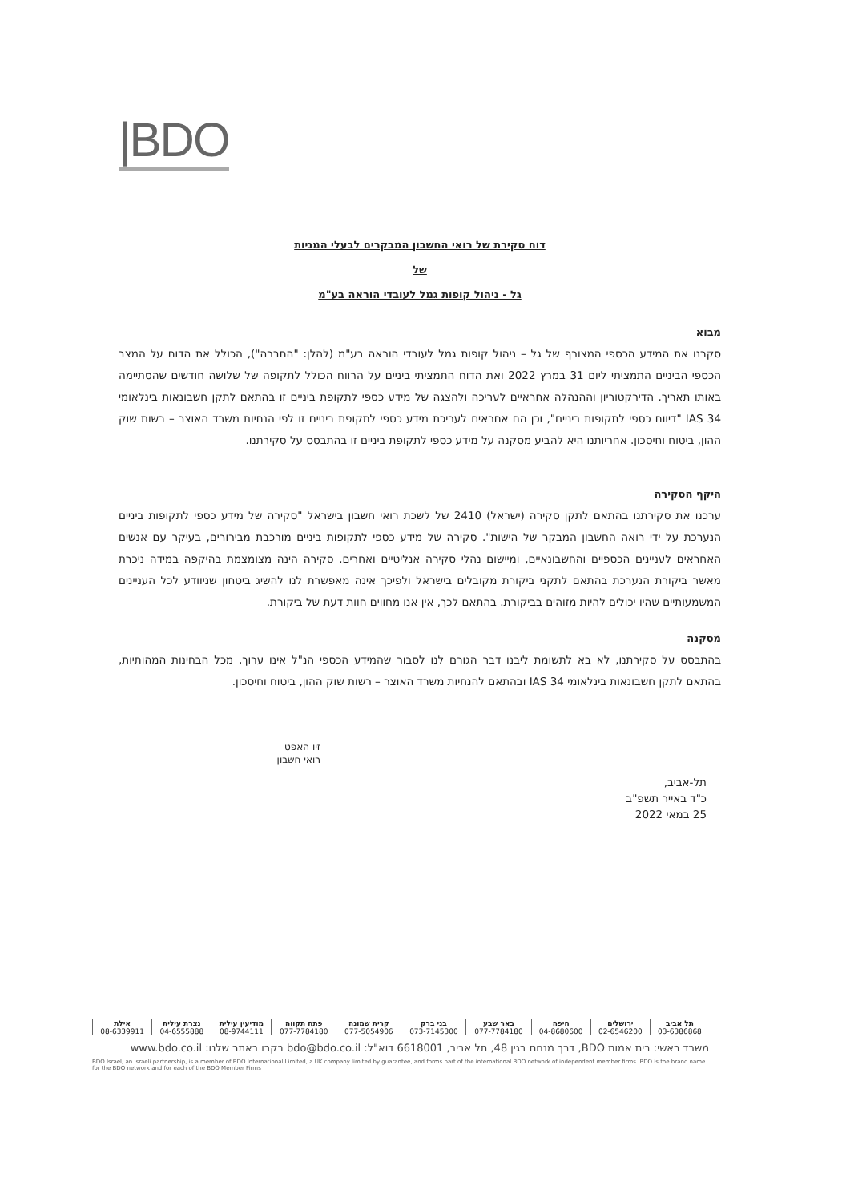|BDO
דוח סקירת של רואי החשבון המבקרים לבעלי המניות
של
גל - ניהול קופות גמל לעובדי הוראה בע"מ
מבוא
סקרנו את המידע הכספי המצורף של גל – ניהול קופות גמל לעובדי הוראה בע"מ (להלן: "החברה"), הכולל את הדוח על המצב הכספי הביניים התמציתי ליום 31 במרץ 2022 ואת הדוח התמציתי ביניים על הרווח הכולל לתקופה של שלושה חודשים שהסתיימה באותו תאריך. הדירקטוריון וההנהלה אחראיים לעריכה ולהצגה של מידע כספי לתקופת ביניים זו בהתאם לתקן חשבונאות בינלאומי IAS 34 "דיווח כספי לתקופות ביניים", וכן הם אחראים לעריכת מידע כספי לתקופת ביניים זו לפי הנחיות משרד האוצר – רשות שוק ההון, ביטוח וחיסכון. אחריותנו היא להביע מסקנה על מידע כספי לתקופת ביניים זו בהתבסס על סקירתנו.
היקף הסקירה
ערכנו את סקירתנו בהתאם לתקן סקירה (ישראל) 2410 של לשכת רואי חשבון בישראל "סקירה של מידע כספי לתקופות ביניים הנערכת על ידי רואה החשבון המבקר של הישות". סקירה של מידע כספי לתקופות ביניים מורכבת מבירורים, בעיקר עם אנשים האחראים לעניינים הכספיים והחשבונאיים, ומיישום נהלי סקירה אנליטיים ואחרים. סקירה הינה מצומצמת בהיקפה במידה ניכרת מאשר ביקורת הנערכת בהתאם לתקני ביקורת מקובלים בישראל ולפיכך אינה מאפשרת לנו להשיג ביטחון שניוודע לכל העניינים המשמעותיים שהיו יכולים להיות מזוהים בביקורת. בהתאם לכך, אין אנו מחווים חוות דעת של ביקורת.
מסקנה
בהתבסס על סקירתנו, לא בא לתשומת ליבנו דבר הגורם לנו לסבור שהמידע הכספי הנ"ל אינו ערוך, מכל הבחינות המהותיות, בהתאם לתקן חשבונאות בינלאומי IAS 34 ובהתאם להנחיות משרד האוצר – רשות שוק ההון, ביטוח וחיסכון.
זיו האפט
רואי חשבון
תל-אביב,
כ"ד באייר תשפ"ב
25 במאי 2022
| תל אביב | ירושלים | חיפה | באר שבע | בני ברק | קרית שמונה | פתח תקווה | מודיעין עילית | נצרת עילית | אילת |
| 03-6386868 | 02-6546200 | 04-8680600 | 077-7784180 | 073-7145300 | 077-5054906 | 077-7784180 | 08-9744111 | 04-6555888 | 08-6339911 |
משרד ראשי: בית אמות BDO, דרך מנחם בגין 48, תל אביב, 6618001 דוא"ל: bdo@bdo.co.il בקרו באתר שלנו: www.bdo.co.il
BDO Israel, an Israeli partnership, is a member of BDO International Limited, a UK company limited by guarantee, and forms part of the international BDO network of independent member firms. BDO is the brand name for the BDO network and for each of the BDO Member Firms